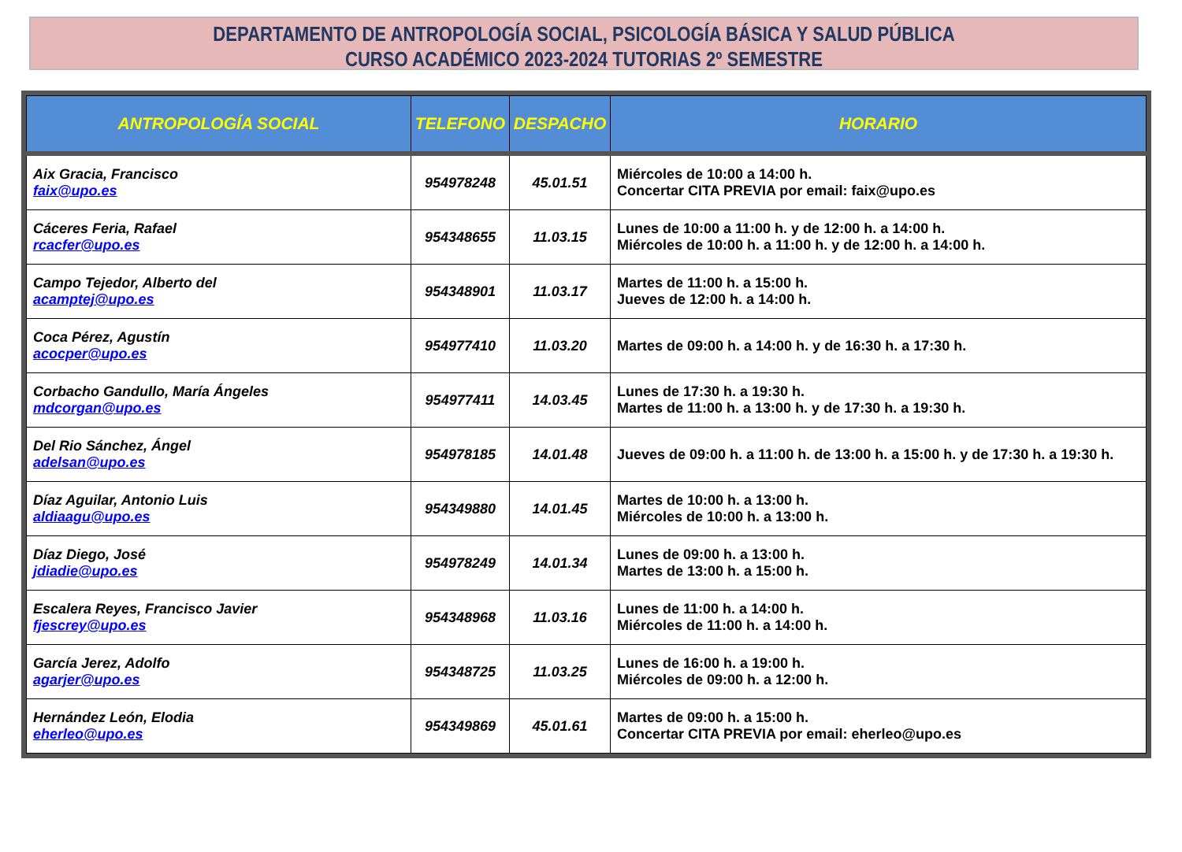DEPARTAMENTO DE ANTROPOLOGÍA SOCIAL, PSICOLOGÍA BÁSICA Y SALUD PÚBLICA
CURSO ACADÉMICO 2023-2024 TUTORIAS 2º SEMESTRE
| ANTROPOLOGÍA SOCIAL | TELEFONO | DESPACHO | HORARIO |
| --- | --- | --- | --- |
| Aix Gracia, Francisco faix@upo.es | 954978248 | 45.01.51 | Miércoles de 10:00 a 14:00 h. Concertar CITA PREVIA por email: faix@upo.es |
| Cáceres Feria, Rafael rcacfer@upo.es | 954348655 | 11.03.15 | Lunes de 10:00 a 11:00 h. y de 12:00 h. a 14:00 h. Miércoles de 10:00 h. a 11:00 h. y de 12:00 h. a 14:00 h. |
| Campo Tejedor, Alberto del acamptej@upo.es | 954348901 | 11.03.17 | Martes de 11:00 h. a 15:00 h. Jueves de 12:00 h. a 14:00 h. |
| Coca Pérez, Agustín acocper@upo.es | 954977410 | 11.03.20 | Martes de 09:00 h. a 14:00 h. y de 16:30 h. a 17:30 h. |
| Corbacho Gandullo, María Ángeles mdcorgan@upo.es | 954977411 | 14.03.45 | Lunes de 17:30 h. a 19:30 h. Martes de 11:00 h. a 13:00 h. y de 17:30 h. a 19:30 h. |
| Del Rio Sánchez, Ángel adelsan@upo.es | 954978185 | 14.01.48 | Jueves de 09:00 h. a 11:00 h. de 13:00 h. a 15:00 h. y de 17:30 h. a 19:30 h. |
| Díaz Aguilar, Antonio Luis aldiaagu@upo.es | 954349880 | 14.01.45 | Martes de 10:00 h. a 13:00 h. Miércoles de 10:00 h. a 13:00 h. |
| Díaz Diego, José jdiadie@upo.es | 954978249 | 14.01.34 | Lunes de 09:00 h. a 13:00 h. Martes de 13:00 h. a 15:00 h. |
| Escalera Reyes, Francisco Javier fjescrey@upo.es | 954348968 | 11.03.16 | Lunes de 11:00 h. a 14:00 h. Miércoles de 11:00 h. a 14:00 h. |
| García Jerez, Adolfo agarjer@upo.es | 954348725 | 11.03.25 | Lunes de 16:00 h. a 19:00 h. Miércoles de 09:00 h. a 12:00 h. |
| Hernández León, Elodia eherleo@upo.es | 954349869 | 45.01.61 | Martes de 09:00 h. a 15:00 h. Concertar CITA PREVIA por email: eherleo@upo.es |